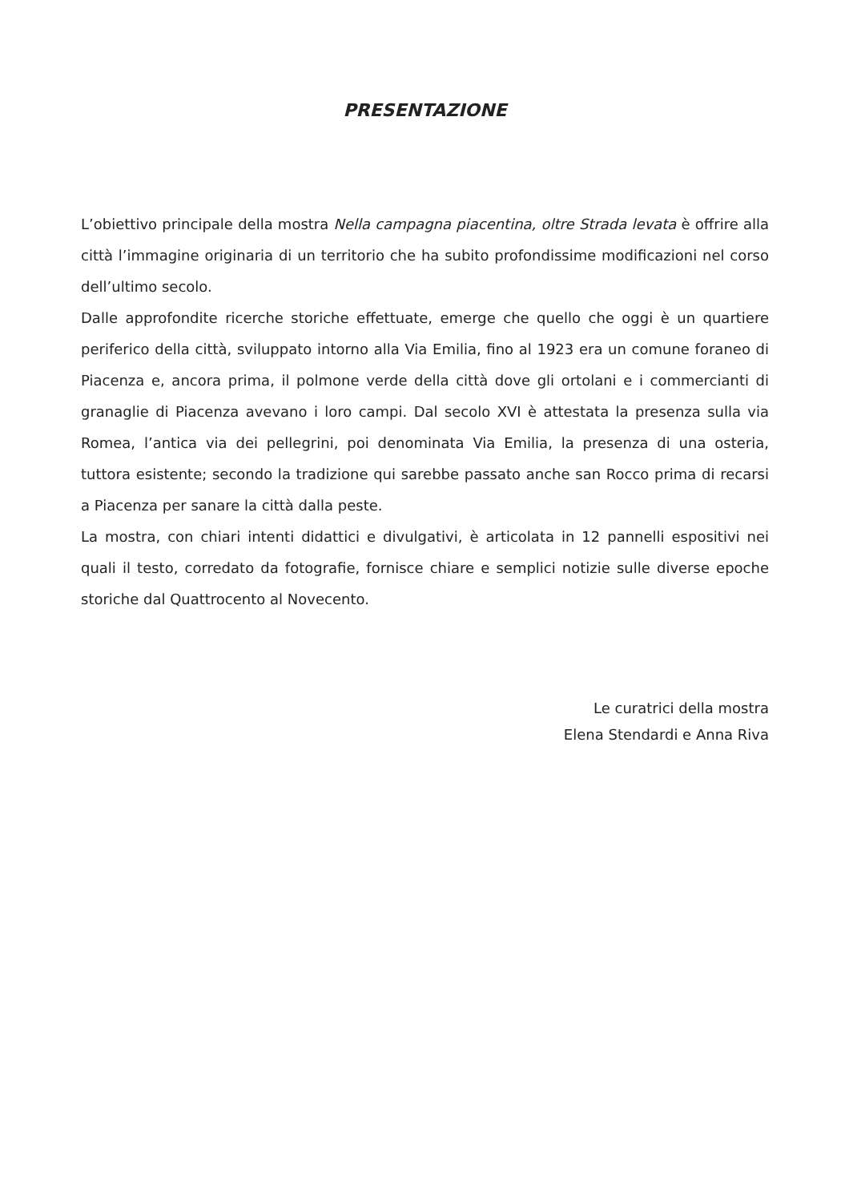PRESENTAZIONE
L’obiettivo principale della mostra Nella campagna piacentina, oltre Strada levata è offrire alla città l’immagine originaria di un territorio che ha subito profondissime modificazioni nel corso dell’ultimo secolo.
Dalle approfondite ricerche storiche effettuate, emerge che quello che oggi è un quartiere periferico della città, sviluppato intorno alla Via Emilia, fino al 1923 era un comune foraneo di Piacenza e, ancora prima, il polmone verde della città dove gli ortolani e i commercianti di granaglie di Piacenza avevano i loro campi. Dal secolo XVI è attestata la presenza sulla via Romea, l’antica via dei pellegrini, poi denominata Via Emilia, la presenza di una osteria, tuttora esistente; secondo la tradizione qui sarebbe passato anche san Rocco prima di recarsi a Piacenza per sanare la città dalla peste.
La mostra, con chiari intenti didattici e divulgativi, è articolata in 12 pannelli espositivi nei quali il testo, corredato da fotografie, fornisce chiare e semplici notizie sulle diverse epoche storiche dal Quattrocento al Novecento.
Le curatrici della mostra
Elena Stendardi e Anna Riva